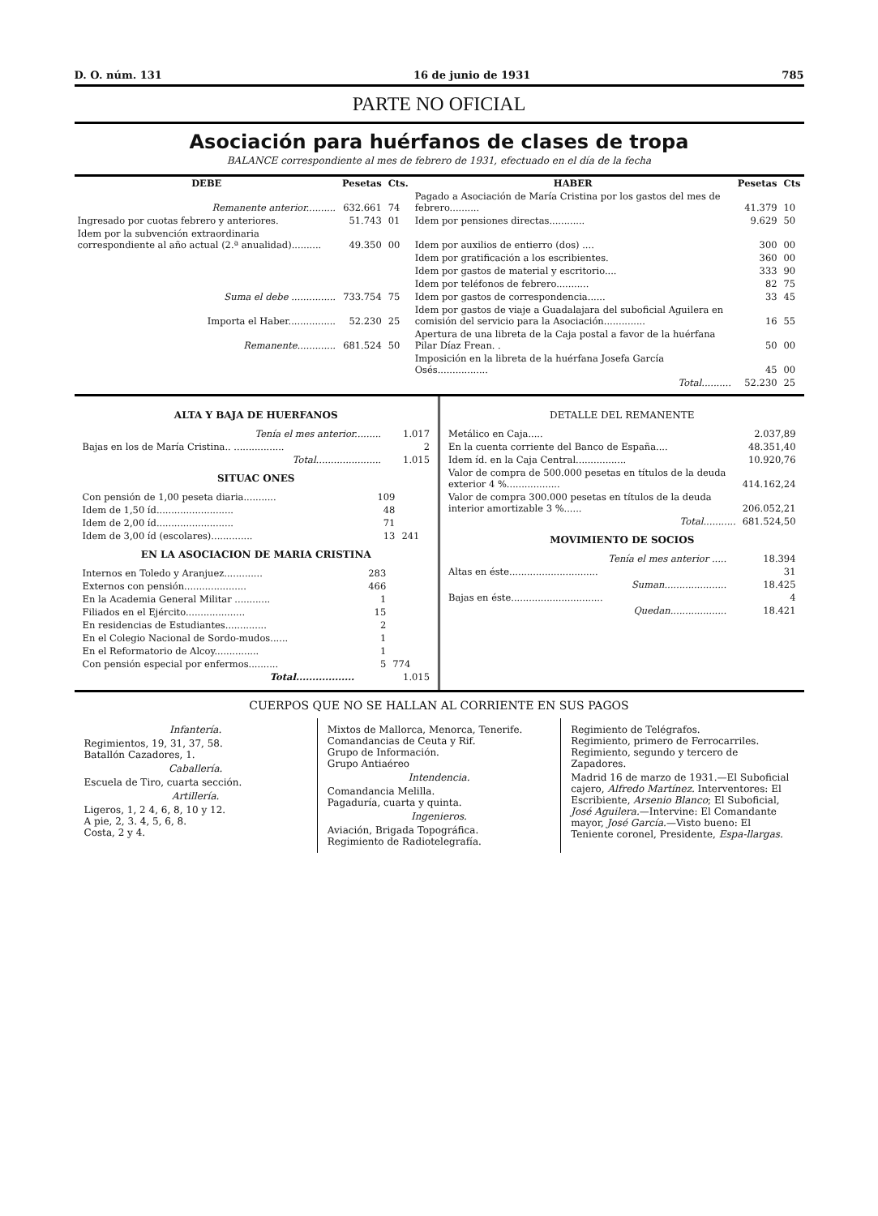D. O. núm. 131 16 de junio de 1931 785
PARTE NO OFICIAL
Asociación para huérfanos de clases de tropa
BALANCE correspondiente al mes de febrero de 1931, efectuado en el día de la fecha
| DEBE | Pesetas | Cts. | HABER | Pesetas | Cts |
| --- | --- | --- | --- | --- | --- |
| Remanente anterior.......... | 632.661 | 74 | Pagado a Asociación de María Cristina por los gastos del mes de febrero.......... | 41.379 | 10 |
| Ingresado por cuotas febrero y anteriores. | 51.743 | 01 | Idem por pensiones directas............ | 9.629 | 50 |
| Idem por la subvención extraordinaria correspondiente al año actual (2.ª anualidad).......... | 49.350 | 00 | Idem por auxilios de entierro (dos) .... | 300 | 00 |
| | | | Idem por gratificación a los escribientes. | 360 | 00 |
| | | | Idem por gastos de material y escritorio.... | 333 | 90 |
| | | | Idem por teléfonos de febrero........... | 82 | 75 |
| Suma el debe ............... | 733.754 | 75 | Idem por gastos de correspondencia...... | 33 | 45 |
| Importa el Haber................ | 52.230 | 25 | Idem por gastos de viaje a Guadalajara del suboficial Aguilera en comisión del servicio para la Asociación.............. | 16 | 55 |
| Remanente............. | 681.524 | 50 | Apertura de una libreta de la Caja postal a favor de la huérfana Pilar Díaz Frean. . | 50 | 00 |
| | | | Imposición en la libreta de la huérfana Josefa García Osés................. | 45 | 00 |
| | | | Total.......... | 52.230 | 25 |
ALTA Y BAJA DE HUERFANOS
| Tenía el mes anterior......... | 1.017 |
| Bajas en los de María Cristina.. ................. | 2 |
| Total...................... | 1.015 |
SITUAC ONES
| Con pensión de 1,00 peseta diaria........... | 109 | 241 |
| Idem de 1,50 íd.......................... | 48 | |
| Idem de 2,00 íd.......................... | 71 | |
| Idem de 3,00 íd (escolares).............. | 13 | |
EN LA ASOCIACION DE MARIA CRISTINA
| Internos en Toledo y Aranjuez............. | 283 | 774 |
| Externos con pensión..................... | 466 | |
| En la Academia General Militar ............ | 1 | |
| Filiados en el Ejército.................... | 15 | |
| En residencias de Estudiantes.............. | 2 | |
| En el Colegio Nacional de Sordo-mudos...... | 1 | |
| En el Reformatorio de Alcoy............... | 1 | |
| Con pensión especial por enfermos.......... | 5 | |
| Total.................. | | 1.015 |
DETALLE DEL REMANENTE
| Metálico en Caja..... | 2.037,89 |
| En la cuenta corriente del Banco de España.... | 48.351,40 |
| Idem íd. en la Caja Central................. | 10.920,76 |
| Valor de compra de 500.000 pesetas en títulos de la deuda exterior 4 %.................. | 414.162,24 |
| Valor de compra 300.000 pesetas en títulos de la deuda interior amortizable 3 %...... | 206.052,21 |
| Total........... | 681.524,50 |
MOVIMIENTO DE SOCIOS
| Tenía el mes anterior ..... | 18.394 |
| Altas en éste.............................. | 31 |
| Suman..................... | 18.425 |
| Bajas en éste............................... | 4 |
| Quedan................... | 18.421 |
CUERPOS QUE NO SE HALLAN AL CORRIENTE EN SUS PAGOS
Infantería.
Regimientos, 19, 31, 37, 58.
Batallón Cazadores, 1.
Caballería.
Escuela de Tiro, cuarta sección.
Artillería.
Ligeros, 1, 2 4, 6, 8, 10 y 12.
A pie, 2, 3. 4, 5, 6, 8.
Costa, 2 y 4.
Mixtos de Mallorca, Menorca, Tenerife.
Comandancias de Ceuta y Rif.
Grupo de Información.
Grupo Antiaéreo
Intendencia.
Comandancia Melilla.
Pagaduría, cuarta y quinta.
Ingenieros.
Aviación, Brigada Topográfica.
Regimiento de Radiotelegrafía.
Regimiento de Telégrafos.
Regimiento, primero de Ferrocarriles.
Regimiento, segundo y tercero de Zapadores.
Madrid 16 de marzo de 1931.—El Suboficial cajero, Alfredo Martínez. Interventores: El Escribiente, Arsenio Blanco; El Suboficial, José Aguilera.—Intervine: El Comandante mayor, José García.—Visto bueno: El Teniente coronel, Presidente, Espa-llargas.